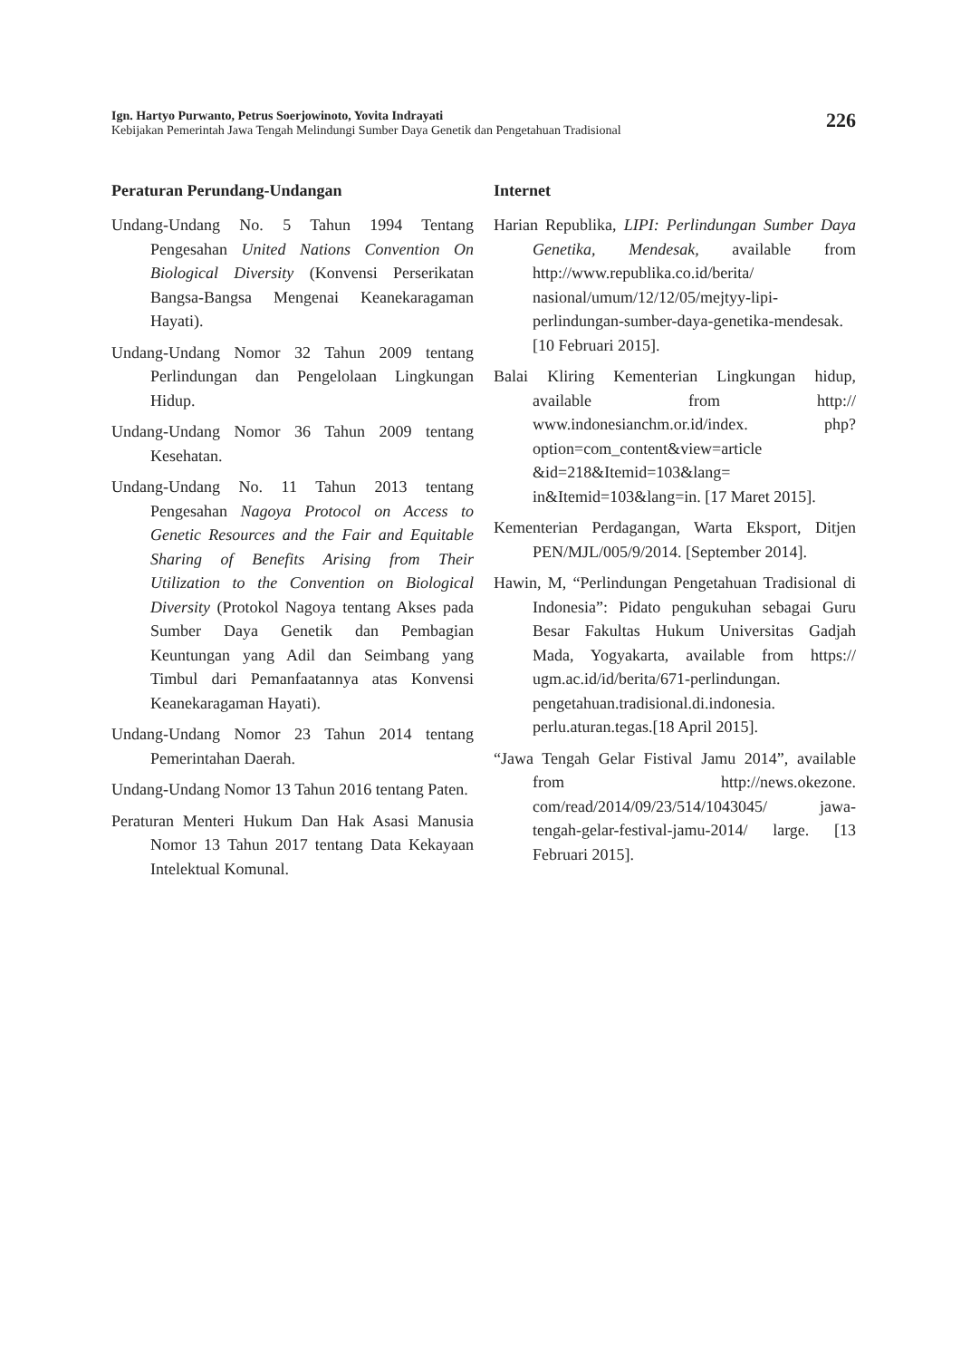Ign. Hartyo Purwanto, Petrus Soerjowinoto, Yovita Indrayati
Kebijakan Pemerintah Jawa Tengah Melindungi Sumber Daya Genetik dan Pengetahuan Tradisional
226
Peraturan Perundang-Undangan
Undang-Undang No. 5 Tahun 1994 Tentang Pengesahan United Nations Convention On Biological Diversity (Konvensi Perserikatan Bangsa-Bangsa Mengenai Keanekaragaman Hayati).
Undang-Undang Nomor 32 Tahun 2009 tentang Perlindungan dan Pengelolaan Lingkungan Hidup.
Undang-Undang Nomor 36 Tahun 2009 tentang Kesehatan.
Undang-Undang No. 11 Tahun 2013 tentang Pengesahan Nagoya Protocol on Access to Genetic Resources and the Fair and Equitable Sharing of Benefits Arising from Their Utilization to the Convention on Biological Diversity (Protokol Nagoya tentang Akses pada Sumber Daya Genetik dan Pembagian Keuntungan yang Adil dan Seimbang yang Timbul dari Pemanfaatannya atas Konvensi Keanekaragaman Hayati).
Undang-Undang Nomor 23 Tahun 2014 tentang Pemerintahan Daerah.
Undang-Undang Nomor 13 Tahun 2016 tentang Paten.
Peraturan Menteri Hukum Dan Hak Asasi Manusia Nomor 13 Tahun 2017 tentang Data Kekayaan Intelektual Komunal.
Internet
Harian Republika, LIPI: Perlindungan Sumber Daya Genetika, Mendesak, available from http://www.republika.co.id/berita/ nasional/umum/12/12/05/mejtyy-lipi-perlindungan-sumber-daya-genetika-mendesak. [10 Februari 2015].
Balai Kliring Kementerian Lingkungan hidup, available from http:// www.indonesianchm.or.id/index. php?option=com_content&view=article &id=218&Itemid=103&lang= in&Itemid=103&lang=in. [17 Maret 2015].
Kementerian Perdagangan, Warta Eksport, Ditjen PEN/MJL/005/9/2014. [September 2014].
Hawin, M, “Perlindungan Pengetahuan Tradisional di Indonesia”: Pidato pengukuhan sebagai Guru Besar Fakultas Hukum Universitas Gadjah Mada, Yogyakarta, available from https:// ugm.ac.id/id/berita/671-perlindungan. pengetahuan.tradisional.di.indonesia. perlu.aturan.tegas.[18 April 2015].
“Jawa Tengah Gelar Fistival Jamu 2014”, available from http://news.okezone. com/read/2014/09/23/514/1043045/ jawa-tengah-gelar-festival-jamu-2014/ large. [13 Februari 2015].